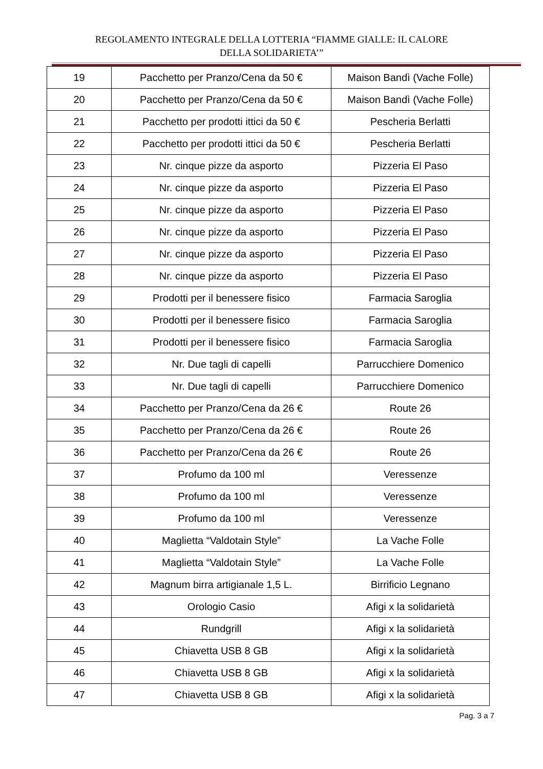REGOLAMENTO INTEGRALE DELLA LOTTERIA “FIAMME GIALLE: IL CALORE
DELLA SOLIDARIETA’”
| 19 | Pacchetto per Pranzo/Cena da 50 € | Maison Bandì (Vache Folle) |
| 20 | Pacchetto per Pranzo/Cena da 50 € | Maison Bandì (Vache Folle) |
| 21 | Pacchetto per prodotti ittici da 50 € | Pescheria Berlatti |
| 22 | Pacchetto per prodotti ittici da 50 € | Pescheria Berlatti |
| 23 | Nr. cinque pizze da asporto | Pizzeria El Paso |
| 24 | Nr. cinque pizze da asporto | Pizzeria El Paso |
| 25 | Nr. cinque pizze da asporto | Pizzeria El Paso |
| 26 | Nr. cinque pizze da asporto | Pizzeria El Paso |
| 27 | Nr. cinque pizze da asporto | Pizzeria El Paso |
| 28 | Nr. cinque pizze da asporto | Pizzeria El Paso |
| 29 | Prodotti per il benessere fisico | Farmacia Saroglia |
| 30 | Prodotti per il benessere fisico | Farmacia Saroglia |
| 31 | Prodotti per il benessere fisico | Farmacia Saroglia |
| 32 | Nr. Due tagli di capelli | Parrucchiere Domenico |
| 33 | Nr. Due tagli di capelli | Parrucchiere Domenico |
| 34 | Pacchetto per Pranzo/Cena da 26 € | Route 26 |
| 35 | Pacchetto per Pranzo/Cena da 26 € | Route 26 |
| 36 | Pacchetto per Pranzo/Cena da 26 € | Route 26 |
| 37 | Profumo da 100 ml | Veressenze |
| 38 | Profumo da 100 ml | Veressenze |
| 39 | Profumo da 100 ml | Veressenze |
| 40 | Maglietta “Valdotain Style” | La Vache Folle |
| 41 | Maglietta “Valdotain Style” | La Vache Folle |
| 42 | Magnum birra artigianale 1,5 L. | Birrificio Legnano |
| 43 | Orologio Casio | Afigi x la solidarietà |
| 44 | Rundgrill | Afigi x la solidarietà |
| 45 | Chiavetta USB 8 GB | Afigi x la solidarietà |
| 46 | Chiavetta USB 8 GB | Afigi x la solidarietà |
| 47 | Chiavetta USB 8 GB | Afigi x la solidarietà |
Pag. 3 a 7